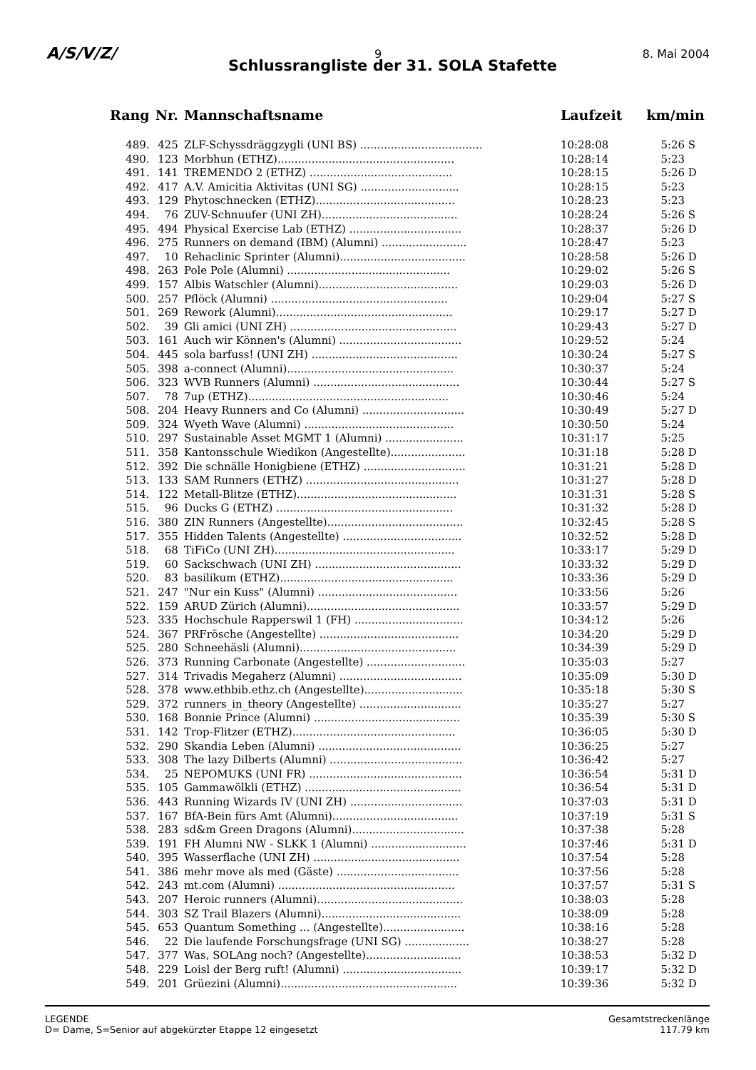A/S/V/Z/ 9 8. Mai 2004
Schlussrangliste der 31. SOLA Stafette
| Rang | Nr. | Mannschaftsname | Laufzeit | km/min |
| --- | --- | --- | --- | --- |
| 489. | 425 | ZLF-Schyssdräggzygli (UNI BS) .................................... | 10:28:08 | 5:26 S |
| 490. | 123 | Morbhun (ETHZ).................................................... | 10:28:14 | 5:23 |
| 491. | 141 | TREMENDO 2 (ETHZ) .......................................... | 10:28:15 | 5:26 D |
| 492. | 417 | A.V. Amicitia Aktivitas (UNI SG) ............................. | 10:28:15 | 5:23 |
| 493. | 129 | Phytoschnecken (ETHZ)......................................... | 10:28:23 | 5:23 |
| 494. | 76 | ZUV-Schnuufer (UNI ZH)........................................ | 10:28:24 | 5:26 S |
| 495. | 494 | Physical Exercise Lab (ETHZ) ................................. | 10:28:37 | 5:26 D |
| 496. | 275 | Runners on demand (IBM) (Alumni) ......................... | 10:28:47 | 5:23 |
| 497. | 10 | Rehaclinic Sprinter (Alumni)..................................... | 10:28:58 | 5:26 D |
| 498. | 263 | Pole Pole (Alumni) ................................................ | 10:29:02 | 5:26 S |
| 499. | 157 | Albis Watschler (Alumni)......................................... | 10:29:03 | 5:26 D |
| 500. | 257 | Pflöck (Alumni) .................................................... | 10:29:04 | 5:27 S |
| 501. | 269 | Rework (Alumni).................................................... | 10:29:17 | 5:27 D |
| 502. | 39 | Gli amici (UNI ZH) ................................................. | 10:29:43 | 5:27 D |
| 503. | 161 | Auch wir Können's (Alumni) .................................... | 10:29:52 | 5:24 |
| 504. | 445 | sola barfuss! (UNI ZH) ........................................... | 10:30:24 | 5:27 S |
| 505. | 398 | a-connect (Alumni)................................................. | 10:30:37 | 5:24 |
| 506. | 323 | WVB Runners (Alumni) ........................................... | 10:30:44 | 5:27 S |
| 507. | 78 | 7up (ETHZ)........................................................... | 10:30:46 | 5:24 |
| 508. | 204 | Heavy Runners and Co (Alumni) .............................. | 10:30:49 | 5:27 D |
| 509. | 324 | Wyeth Wave (Alumni) ............................................ | 10:30:50 | 5:24 |
| 510. | 297 | Sustainable Asset MGMT 1 (Alumni) ....................... | 10:31:17 | 5:25 |
| 511. | 358 | Kantonsschule Wiedikon (Angestellte)...................... | 10:31:18 | 5:28 D |
| 512. | 392 | Die schnälle Honigbiene (ETHZ) .............................. | 10:31:21 | 5:28 D |
| 513. | 133 | SAM Runners (ETHZ) ............................................. | 10:31:27 | 5:28 D |
| 514. | 122 | Metall-Blitze (ETHZ)............................................... | 10:31:31 | 5:28 S |
| 515. | 96 | Ducks G (ETHZ) .................................................... | 10:31:32 | 5:28 D |
| 516. | 380 | ZIN Runners (Angestellte)........................................ | 10:32:45 | 5:28 S |
| 517. | 355 | Hidden Talents (Angestellte) ................................... | 10:32:52 | 5:28 D |
| 518. | 68 | TiFiCo (UNI ZH)..................................................... | 10:33:17 | 5:29 D |
| 519. | 60 | Sackschwach (UNI ZH) ........................................... | 10:33:32 | 5:29 D |
| 520. | 83 | basilikum (ETHZ)................................................... | 10:33:36 | 5:29 D |
| 521. | 247 | "Nur ein Kuss" (Alumni) ......................................... | 10:33:56 | 5:26 |
| 522. | 159 | ARUD Zürich (Alumni)............................................. | 10:33:57 | 5:29 D |
| 523. | 335 | Hochschule Rapperswil 1 (FH) ................................ | 10:34:12 | 5:26 |
| 524. | 367 | PRFrösche (Angestellte) ......................................... | 10:34:20 | 5:29 D |
| 525. | 280 | Schneehäsli (Alumni).............................................. | 10:34:39 | 5:29 D |
| 526. | 373 | Running Carbonate (Angestellte) ............................. | 10:35:03 | 5:27 |
| 527. | 314 | Trivadis Megaherz (Alumni) .................................... | 10:35:09 | 5:30 D |
| 528. | 378 | www.ethbib.ethz.ch (Angestellte)............................. | 10:35:18 | 5:30 S |
| 529. | 372 | runners_in_theory (Angestellte) .............................. | 10:35:27 | 5:27 |
| 530. | 168 | Bonnie Prince (Alumni) ........................................... | 10:35:39 | 5:30 S |
| 531. | 142 | Trop-Flitzer (ETHZ)................................................ | 10:36:05 | 5:30 D |
| 532. | 290 | Skandia Leben (Alumni) .......................................... | 10:36:25 | 5:27 |
| 533. | 308 | The lazy Dilberts (Alumni) ....................................... | 10:36:42 | 5:27 |
| 534. | 25 | NEPOMUKS (UNI FR) ............................................. | 10:36:54 | 5:31 D |
| 535. | 105 | Gammawölkli (ETHZ) .............................................. | 10:36:54 | 5:31 D |
| 536. | 443 | Running Wizards IV (UNI ZH) ................................. | 10:37:03 | 5:31 D |
| 537. | 167 | BfA-Bein fürs Amt (Alumni)..................................... | 10:37:19 | 5:31 S |
| 538. | 283 | sd&m Green Dragons (Alumni)................................. | 10:37:38 | 5:28 |
| 539. | 191 | FH Alumni NW - SLKK 1 (Alumni) ............................ | 10:37:46 | 5:31 D |
| 540. | 395 | Wasserflache (UNI ZH) ........................................... | 10:37:54 | 5:28 |
| 541. | 386 | mehr move als med (Gäste) .................................... | 10:37:56 | 5:28 |
| 542. | 243 | mt.com (Alumni) .................................................... | 10:37:57 | 5:31 S |
| 543. | 207 | Heroic runners (Alumni)........................................... | 10:38:03 | 5:28 |
| 544. | 303 | SZ Trail Blazers (Alumni)......................................... | 10:38:09 | 5:28 |
| 545. | 653 | Quantum Something ... (Angestellte)........................ | 10:38:16 | 5:28 |
| 546. | 22 | Die laufende Forschungsfrage (UNI SG) ................... | 10:38:27 | 5:28 |
| 547. | 377 | Was, SOLAng noch? (Angestellte)............................ | 10:38:53 | 5:32 D |
| 548. | 229 | Loisl der Berg ruft! (Alumni) ................................... | 10:39:17 | 5:32 D |
| 549. | 201 | Grüezini (Alumni).................................................... | 10:39:36 | 5:32 D |
LEGENDE
D= Dame, S=Senior auf abgekürzter Etappe 12 eingesetzt
Gesamtstreckenlänge
117.79 km